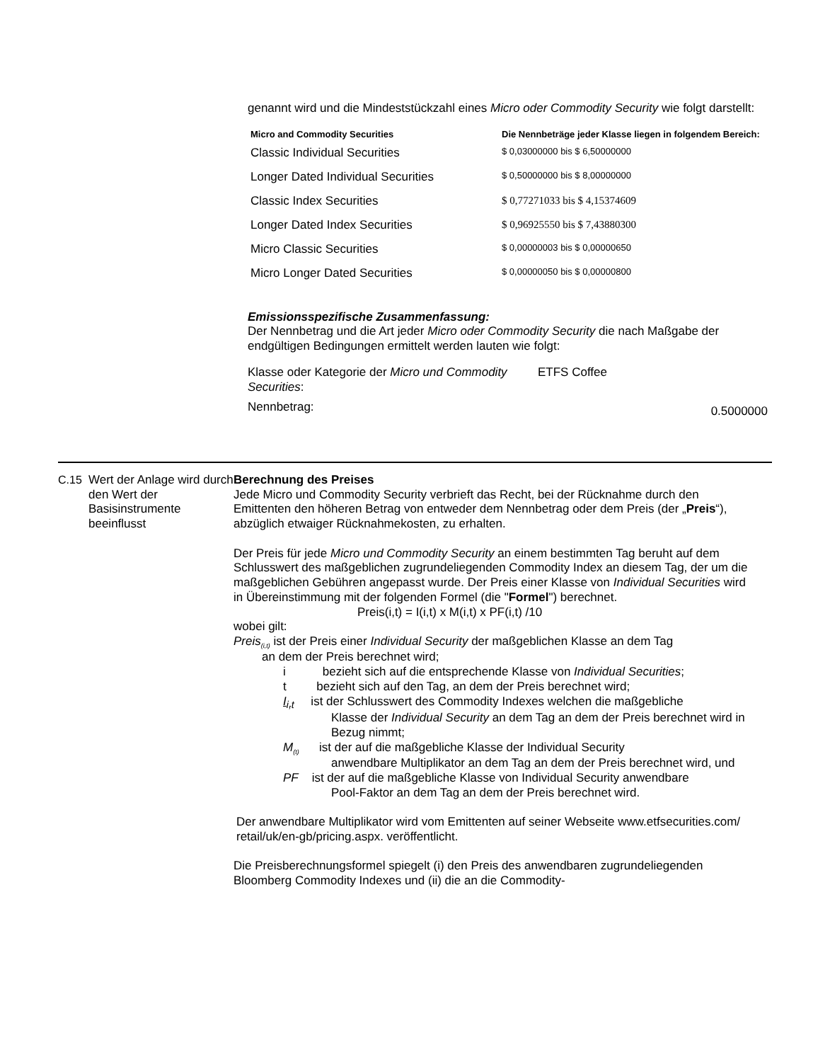genannt wird und die Mindeststückzahl eines Micro oder Commodity Security wie folgt darstellt:
| Micro and Commodity Securities | Die Nennbeträge jeder Klasse liegen in folgendem Bereich: |
| --- | --- |
| Classic Individual Securities | $ 0,03000000 bis $ 6,50000000 |
| Longer Dated Individual Securities | $ 0,50000000 bis $ 8,00000000 |
| Classic Index Securities | $ 0,77271033 bis $ 4,15374609 |
| Longer Dated Index Securities | $ 0,96925550 bis $ 7,43880300 |
| Micro Classic Securities | $ 0,00000003 bis $ 0,00000650 |
| Micro Longer Dated Securities | $ 0,00000050 bis $ 0,00000800 |
Emissionsspezifische Zusammenfassung:
Der Nennbetrag und die Art jeder Micro oder Commodity Security die nach Maßgabe der endgültigen Bedingungen ermittelt werden lauten wie folgt:
Klasse oder Kategorie der Micro und Commodity Securities:
ETFS Coffee
Nennbetrag:
0.5000000
C.15 Wert der Anlage wird durch den Wert der Basisinstrumente beeinflusst
Berechnung des Preises
Jede Micro und Commodity Security verbrieft das Recht, bei der Rücknahme durch den Emittenten den höheren Betrag von entweder dem Nennbetrag oder dem Preis (der „Preis“), abzüglich etwaiger Rücknahmekosten, zu erhalten.
Der Preis für jede Micro und Commodity Security an einem bestimmten Tag beruht auf dem Schlusswert des maßgeblichen zugrundeliegenden Commodity Index an diesem Tag, der um die maßgeblichen Gebühren angepasst wurde. Der Preis einer Klasse von Individual Securities wird in Übereinstimmung mit der folgenden Formel (die "Formel") berechnet.
Preis(i,t) = I(i,t) x M(i,t) x PF(i,t) /10
wobei gilt:
Preis<sub>(i,t)</sub> ist der Preis einer Individual Security der maßgeblichen Klasse an dem Tag
an dem der Preis berechnet wird;
i bezieht sich auf die entsprechende Klasse von Individual Securities;
t bezieht sich auf den Tag, an dem der Preis berechnet wird;
I<sub>i,t</sub> ist der Schlusswert des Commodity Indexes welchen die maßgebliche
Klasse der Individual Security an dem Tag an dem der Preis berechnet wird in Bezug nimmt;
M<sub>(t)</sub> ist der auf die maßgebliche Klasse der Individual Security
anwendbare Multiplikator an dem Tag an dem der Preis berechnet wird, und
PF ist der auf die maßgebliche Klasse von Individual Security anwendbare
Pool-Faktor an dem Tag an dem der Preis berechnet wird.
Der anwendbare Multiplikator wird vom Emittenten auf seiner Webseite www.etfsecurities.com/ retail/uk/en-gb/pricing.aspx. veröffentlicht.
Die Preisberechnungsformel spiegelt (i) den Preis des anwendbaren zugrundeliegenden Bloomberg Commodity Indexes und (ii) die an die Commodity-